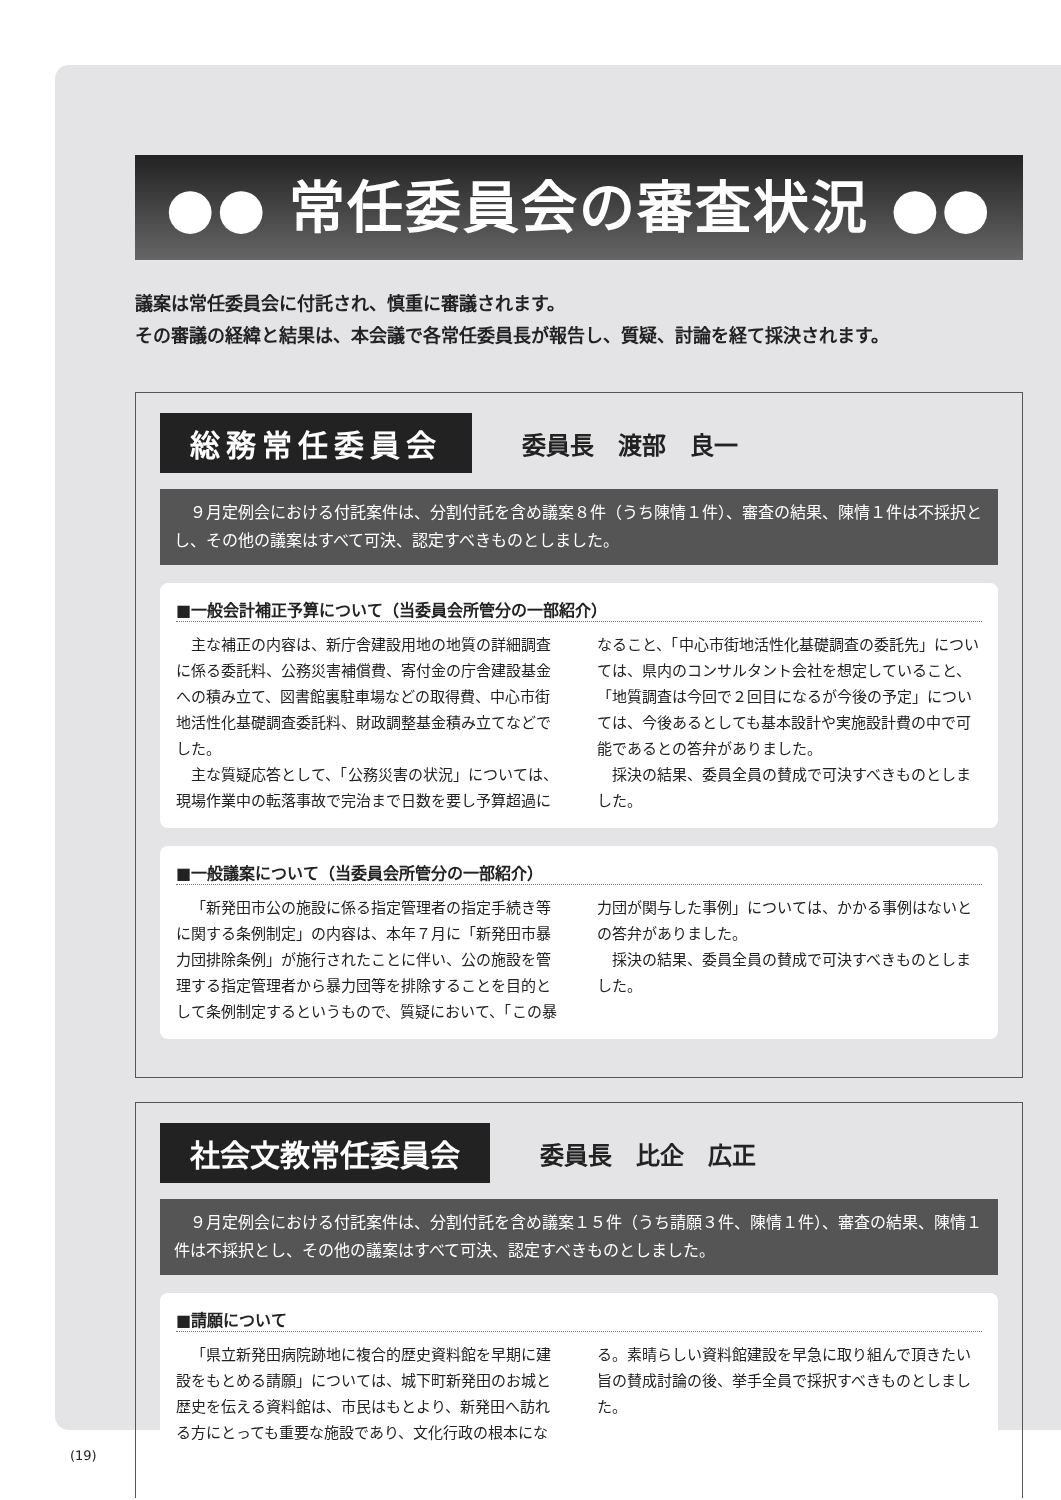●● 常任委員会の審査状況 ●●
議案は常任委員会に付託され、慎重に審議されます。
その審議の経緯と結果は、本会議で各常任委員長が報告し、質疑、討論を経て採決されます。
総務常任委員会
委員長　渡部　良一
　９月定例会における付託案件は、分割付託を含め議案８件（うち陳情１件）、審査の結果、陳情１件は不採択とし、その他の議案はすべて可決、認定すべきものとしました。
■一般会計補正予算について（当委員会所管分の一部紹介）
主な補正の内容は、新庁舎建設用地の地質の詳細調査に係る委託料、公務災害補償費、寄付金の庁舎建設基金への積み立て、図書館裏駐車場などの取得費、中心市街地活性化基礎調査委託料、財政調整基金積み立てなどでした。
主な質疑応答として、「公務災害の状況」については、現場作業中の転落事故で完治まで日数を要し予算超過になること、「中心市街地活性化基礎調査の委託先」については、県内のコンサルタント会社を想定していること、「地質調査は今回で２回目になるが今後の予定」については、今後あるとしても基本設計や実施設計費の中で可能であるとの答弁がありました。
採決の結果、委員全員の賛成で可決すべきものとしました。
■一般議案について（当委員会所管分の一部紹介）
「新発田市公の施設に係る指定管理者の指定手続き等に関する条例制定」の内容は、本年７月に「新発田市暴力団排除条例」が施行されたことに伴い、公の施設を管理する指定管理者から暴力団等を排除することを目的として条例制定するというもので、質疑において、「この暴力団が関与した事例」については、かかる事例はないとの答弁がありました。
採決の結果、委員全員の賛成で可決すべきものとしました。
社会文教常任委員会
委員長　比企　広正
　９月定例会における付託案件は、分割付託を含め議案１５件（うち請願３件、陳情１件）、審査の結果、陳情１件は不採択とし、その他の議案はすべて可決、認定すべきものとしました。
■請願について
「県立新発田病院跡地に複合的歴史資料館を早期に建設をもとめる請願」については、城下町新発田のお城と歴史を伝える資料館は、市民はもとより、新発田へ訪れる方にとっても重要な施設であり、文化行政の根本になる。素晴らしい資料館建設を早急に取り組んで頂きたい旨の賛成討論の後、挙手全員で採択すべきものとしました。
(19)